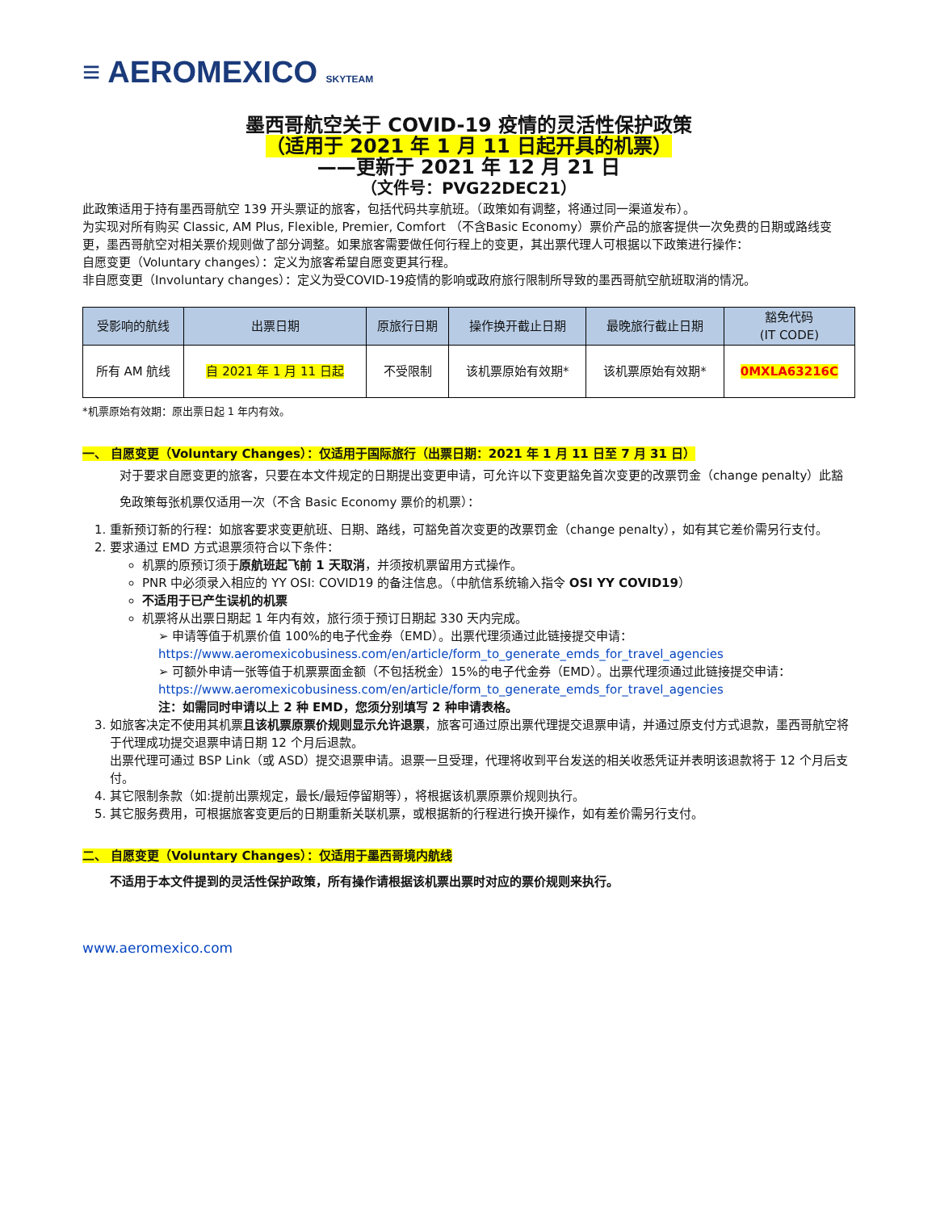≡ AEROMEXICO SKYTEAM
墨西哥航空关于 COVID-19 疫情的灵活性保护政策
（适用于 2021 年 1 月 11 日起开具的机票）
——更新于 2021 年 12 月 21 日
（文件号：PVG22DEC21）
此政策适用于持有墨西哥航空 139 开头票证的旅客，包括代码共享航班。（政策如有调整，将通过同一渠道发布）。
为实现对所有购买 Classic, AM Plus, Flexible, Premier, Comfort （不含Basic Economy）票价产品的旅客提供一次免费的日期或路线变更，墨西哥航空对相关票价规则做了部分调整。如果旅客需要做任何行程上的变更，其出票代理人可根据以下政策进行操作：
自愿变更（Voluntary changes）：定义为旅客希望自愿变更其行程。
非自愿变更（Involuntary changes）：定义为受COVID-19疫情的影响或政府旅行限制所导致的墨西哥航空航班取消的情况。
| 受影响的航线 | 出票日期 | 原旅行日期 | 操作换开截止日期 | 最晚旅行截止日期 | 豁免代码 (IT CODE) |
| --- | --- | --- | --- | --- | --- |
| 所有 AM 航线 | 自 2021 年 1 月 11 日起 | 不受限制 | 该机票原始有效期* | 该机票原始有效期* | 0MXLA63216C |
*机票原始有效期：原出票日起 1 年内有效。
一、 自愿变更（Voluntary Changes）：仅适用于国际旅行（出票日期：2021 年 1 月 11 日至 7 月 31 日）
对于要求自愿变更的旅客，只要在本文件规定的日期提出变更申请，可允许以下变更豁免首次变更的改票罚金（change penalty）此豁免政策每张机票仅适用一次（不含 Basic Economy 票价的机票）：
1. 重新预订新的行程：如旅客要求变更航班、日期、路线，可豁免首次变更的改票罚金（change penalty），如有其它差价需另行支付。
2. 要求通过 EMD 方式退票须符合以下条件：
机票的原预订须于原航班起飞前 1 天取消，并须按机票留用方式操作。
PNR 中必须录入相应的 YY OSI: COVID19 的备注信息。（中航信系统输入指令 OSI YY COVID19）
不适用于已产生误机的机票
机票将从出票日期起 1 年内有效，旅行须于预订日期起 330 天内完成。
➢ 申请等值于机票价值 100%的电子代金券（EMD）。出票代理须通过此链接提交申请：
https://www.aeromexicobusiness.com/en/article/form_to_generate_emds_for_travel_agencies
➢ 可额外申请一张等值于机票票面金额（不包括税金）15%的电子代金券（EMD）。出票代理须通过此链接提交申请：https://www.aeromexicobusiness.com/en/article/form_to_generate_emds_for_travel_agencies
注：如需同时申请以上 2 种 EMD，您须分别填写 2 种申请表格。
3. 如旅客决定不使用其机票且该机票原票价规则显示允许退票，旅客可通过原出票代理提交退票申请，并通过原支付方式退款，墨西哥航空将于代理成功提交退票申请日期 12 个月后退款。
出票代理可通过 BSP Link（或 ASD）提交退票申请。退票一旦受理，代理将收到平台发送的相关收悉凭证并表明该退款将于 12 个月后支付。
4. 其它限制条款（如:提前出票规定，最长/最短停留期等），将根据该机票原票价规则执行。
5. 其它服务费用，可根据旅客变更后的日期重新关联机票，或根据新的行程进行换开操作，如有差价需另行支付。
二、 自愿变更（Voluntary Changes）：仅适用于墨西哥境内航线
不适用于本文件提到的灵活性保护政策，所有操作请根据该机票出票时对应的票价规则来执行。
www.aeromexico.com